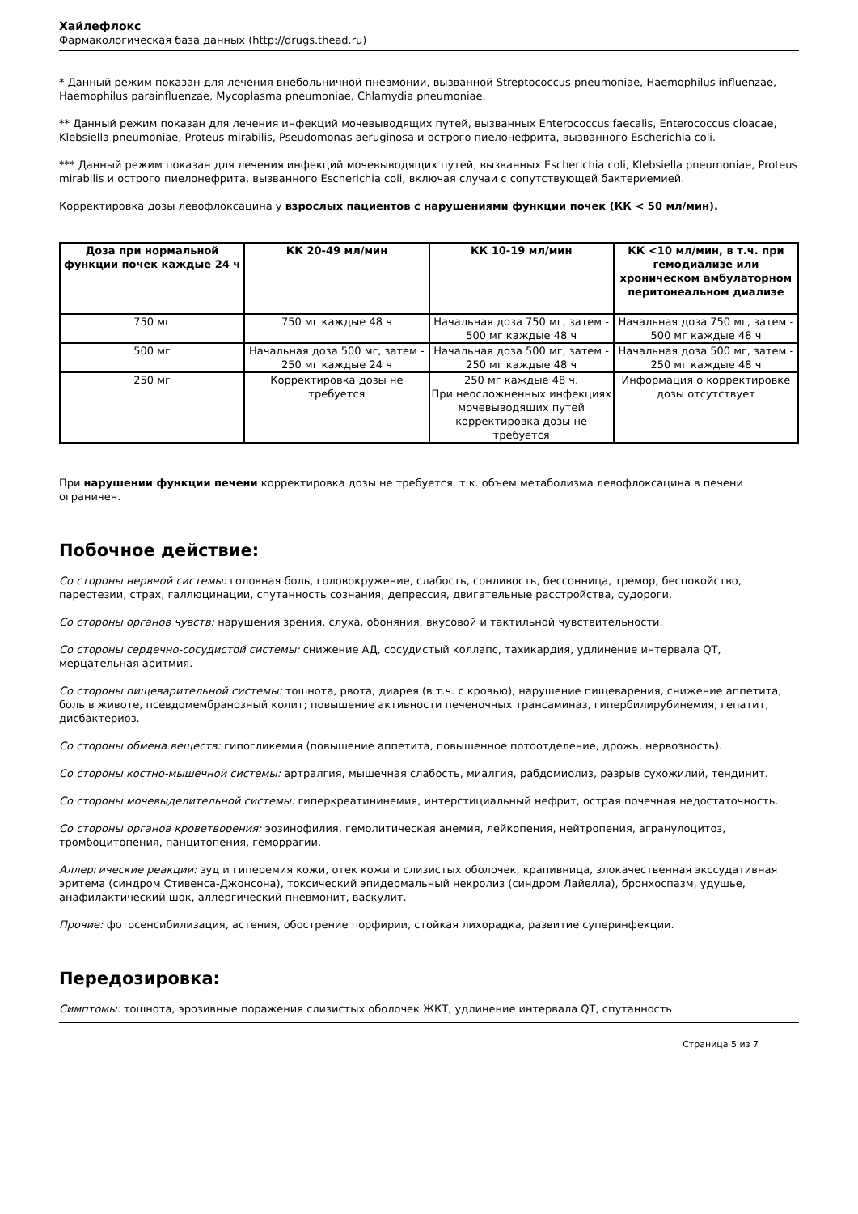Хайлефлокс
Фармакологическая база данных (http://drugs.thead.ru)
* Данный режим показан для лечения внебольничной пневмонии, вызванной Streptococcus pneumoniae, Haemophilus influenzae, Haemophilus parainfluenzae, Mycoplasma pneumoniae, Chlamydia pneumoniae.
** Данный режим показан для лечения инфекций мочевыводящих путей, вызванных Enterococcus faecalis, Enterococcus cloacae, Klebsiella pneumoniae, Proteus mirabilis, Pseudomonas aeruginosa и острого пиелонефрита, вызванного Escherichia coli.
*** Данный режим показан для лечения инфекций мочевыводящих путей, вызванных Escherichia coli, Klebsiella pneumoniae, Proteus mirabilis и острого пиелонефрита, вызванного Escherichia coli, включая случаи с сопутствующей бактериемией.
Корректировка дозы левофлоксацина у взрослых пациентов с нарушениями функции почек (КК < 50 мл/мин).
| Доза при нормальной функции почек каждые 24 ч | КК 20-49 мл/мин | КК 10-19 мл/мин | КК <10 мл/мин, в т.ч. при гемодиализе или хроническом амбулаторном перитонеальном диализе |
| --- | --- | --- | --- |
| 750 мг | 750 мг каждые 48 ч | Начальная доза 750 мг, затем - 500 мг каждые 48 ч | Начальная доза 750 мг, затем - 500 мг каждые 48 ч |
| 500 мг | Начальная доза 500 мг, затем - 250 мг каждые 24 ч | Начальная доза 500 мг, затем - 250 мг каждые 48 ч | Начальная доза 500 мг, затем - 250 мг каждые 48 ч |
| 250 мг | Корректировка дозы не требуется | 250 мг каждые 48 ч. При неосложненных инфекциях мочевыводящих путей корректировка дозы не требуется | Информация о корректировке дозы отсутствует |
При нарушении функции печени корректировка дозы не требуется, т.к. объем метаболизма левофлоксацина в печени ограничен.
Побочное действие:
Со стороны нервной системы: головная боль, головокружение, слабость, сонливость, бессонница, тремор, беспокойство, парестезии, страх, галлюцинации, спутанность сознания, депрессия, двигательные расстройства, судороги.
Со стороны органов чувств: нарушения зрения, слуха, обоняния, вкусовой и тактильной чувствительности.
Со стороны сердечно-сосудистой системы: снижение АД, сосудистый коллапс, тахикардия, удлинение интервала QT, мерцательная аритмия.
Со стороны пищеварительной системы: тошнота, рвота, диарея (в т.ч. с кровью), нарушение пищеварения, снижение аппетита, боль в животе, псевдомембранозный колит; повышение активности печеночных трансаминаз, гипербилирубинемия, гепатит, дисбактериоз.
Со стороны обмена веществ: гипогликемия (повышение аппетита, повышенное потоотделение, дрожь, нервозность).
Со стороны костно-мышечной системы: артралгия, мышечная слабость, миалгия, рабдомиолиз, разрыв сухожилий, тендинит.
Со стороны мочевыделительной системы: гиперкреатининемия, интерстициальный нефрит, острая почечная недостаточность.
Со стороны органов кроветворения: эозинофилия, гемолитическая анемия, лейкопения, нейтропения, агранулоцитоз, тромбоцитопения, панцитопения, геморрагии.
Аллергические реакции: зуд и гиперемия кожи, отек кожи и слизистых оболочек, крапивница, злокачественная экссудативная эритема (синдром Стивенса-Джонсона), токсический эпидермальный некролиз (синдром Лайелла), бронхоспазм, удушье, анафилактический шок, аллергический пневмонит, васкулит.
Прочие: фотосенсибилизация, астения, обострение порфирии, стойкая лихорадка, развитие суперинфекции.
Передозировка:
Симптомы: тошнота, эрозивные поражения слизистых оболочек ЖКТ, удлинение интервала QT, спутанность
Страница 5 из 7